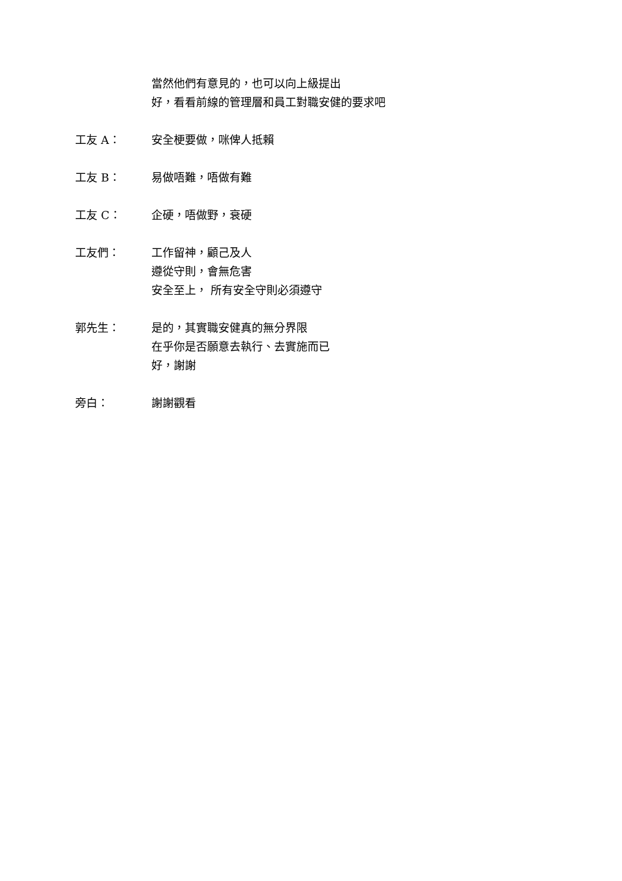當然他們有意見的，也可以向上級提出
好，看看前線的管理層和員工對職安健的要求吧
工友 A： 安全梗要做，咪俾人抵賴
工友 B： 易做唔難，唔做有難
工友 C： 企硬，唔做野，衰硬
工友們： 工作留神，顧己及人
遵從守則，會無危害
安全至上， 所有安全守則必須遵守
郭先生： 是的，其實職安健真的無分界限
在乎你是否願意去執行、去實施而已
好，謝謝
旁白： 謝謝觀看